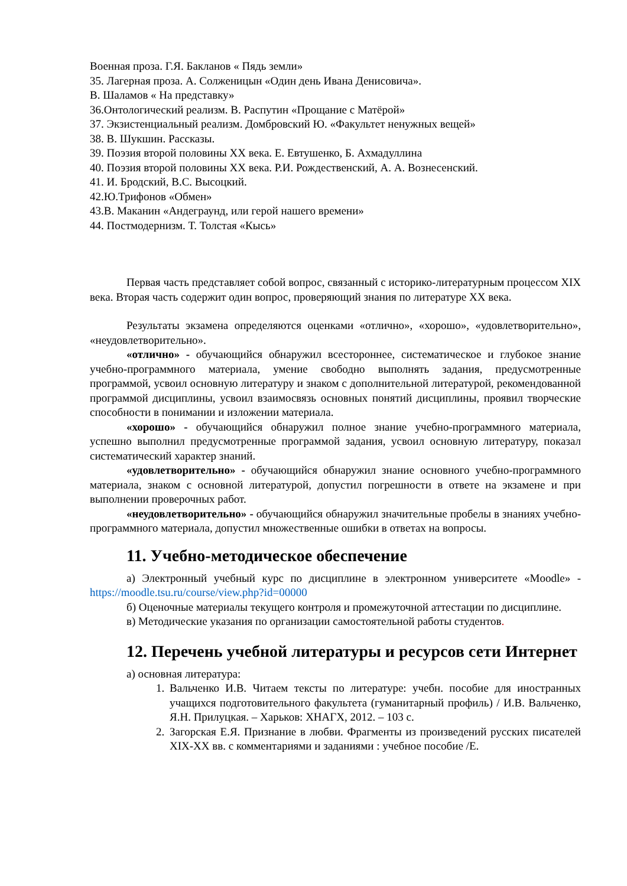Военная проза. Г.Я. Бакланов « Пядь земли»
35. Лагерная проза. А. Солженицын «Один день Ивана Денисовича».
В. Шаламов « На представку»
36.Онтологический реализм. В. Распутин «Прощание с Матёрой»
37. Экзистенциальный реализм. Домбровский Ю. «Факультет ненужных вещей»
38. В. Шукшин. Рассказы.
39. Поэзия второй половины XX века. Е. Евтушенко, Б. Ахмадуллина
40. Поэзия второй половины XX века. Р.И. Рождественский, А. А. Вознесенский.
41. И. Бродский, В.С. Высоцкий.
42.Ю.Трифонов «Обмен»
43.В. Маканин «Андеграунд, или герой нашего времени»
44. Постмодернизм. Т. Толстая «Кысь»
Первая часть представляет собой вопрос, связанный с историко-литературным процессом XIX века. Вторая часть содержит один вопрос, проверяющий знания по литературе XX века.
Результаты экзамена определяются оценками «отлично», «хорошо», «удовлетворительно», «неудовлетворительно».
«отлично» - обучающийся обнаружил всестороннее, систематическое и глубокое знание учебно-программного материала, умение свободно выполнять задания, предусмотренные программой, усвоил основную литературу и знаком с дополнительной литературой, рекомендованной программой дисциплины, усвоил взаимосвязь основных понятий дисциплины, проявил творческие способности в понимании и изложении материала.
«хорошо» - обучающийся обнаружил полное знание учебно-программного материала, успешно выполнил предусмотренные программой задания, усвоил основную литературу, показал систематический характер знаний.
«удовлетворительно» - обучающийся обнаружил знание основного учебно-программного материала, знаком с основной литературой, допустил погрешности в ответе на экзамене и при выполнении проверочных работ.
«неудовлетворительно» - обучающийся обнаружил значительные пробелы в знаниях учебно-программного материала, допустил множественные ошибки в ответах на вопросы.
11. Учебно-методическое обеспечение
а) Электронный учебный курс по дисциплине в электронном университете «Moodle» - https://moodle.tsu.ru/course/view.php?id=00000
б) Оценочные материалы текущего контроля и промежуточной аттестации по дисциплине.
в) Методические указания по организации самостоятельной работы студентов.
12. Перечень учебной литературы и ресурсов сети Интернет
а) основная литература:
1. Вальченко И.В. Читаем тексты по литературе: учебн. пособие для иностранных учащихся подготовительного факультета (гуманитарный профиль) / И.В. Вальченко, Я.Н. Прилуцкая. – Харьков: ХНАГХ, 2012. – 103 с.
2. Загорская Е.Я. Признание в любви. Фрагменты из произведений русских писателей XIX-XX вв. с комментариями и заданиями : учебное пособие /Е.